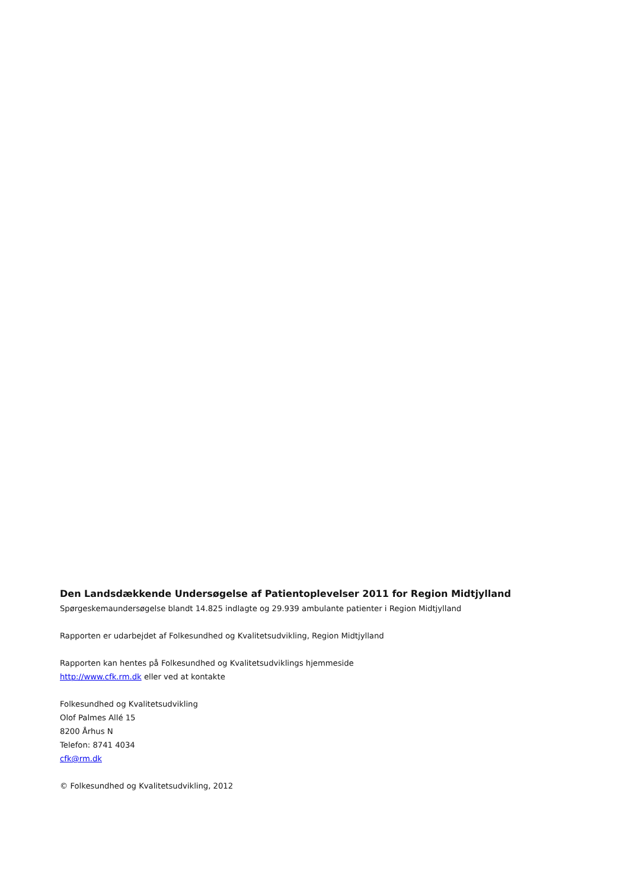Den Landsdækkende Undersøgelse af Patientoplevelser 2011 for Region Midtjylland
Spørgeskemaundersøgelse blandt 14.825 indlagte og 29.939 ambulante patienter i Region Midtjylland
Rapporten er udarbejdet af Folkesundhed og Kvalitetsudvikling, Region Midtjylland
Rapporten kan hentes på Folkesundhed og Kvalitetsudviklings hjemmeside
http://www.cfk.rm.dk eller ved at kontakte
Folkesundhed og Kvalitetsudvikling
Olof Palmes Allé 15
8200 Århus N
Telefon: 8741 4034
cfk@rm.dk
© Folkesundhed og Kvalitetsudvikling, 2012